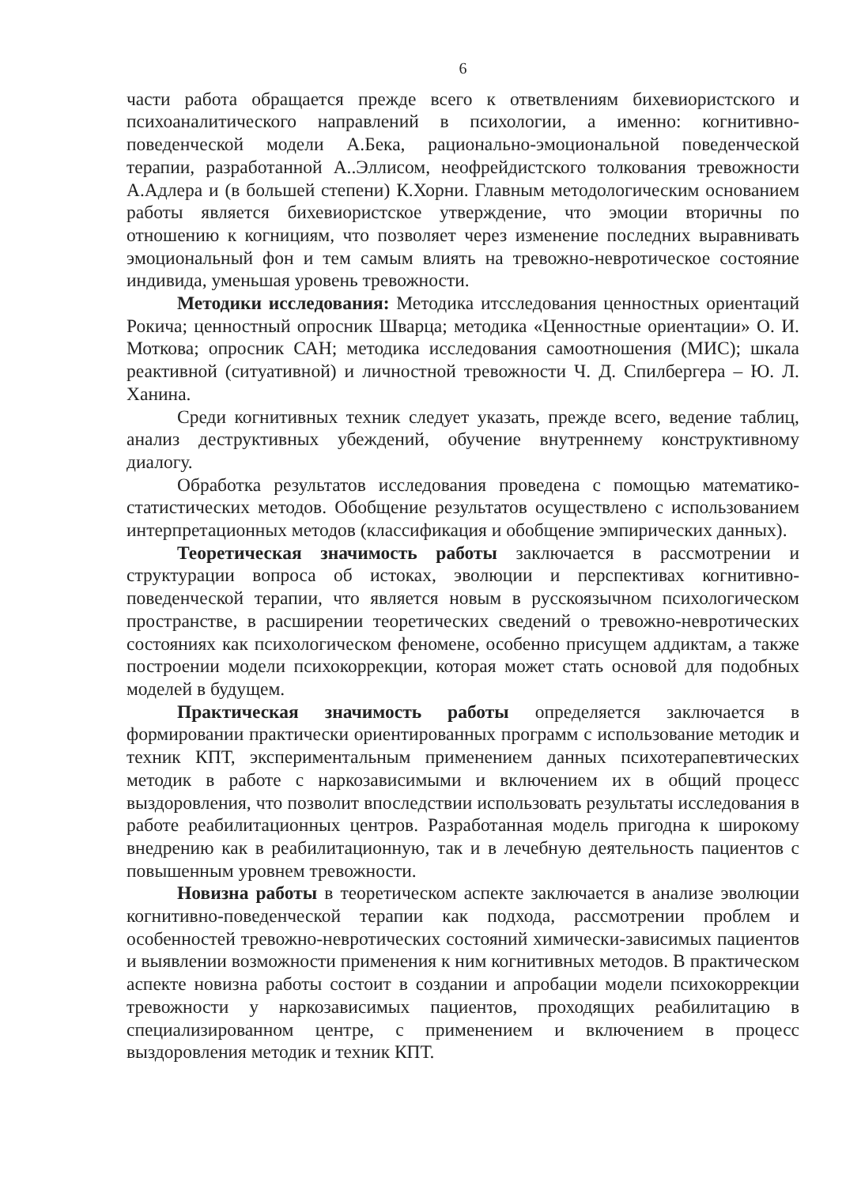6
части работа обращается прежде всего к ответвлениям бихевиористского и психоаналитического направлений в психологии, а именно: когнитивно-поведенческой модели А.Бека, рационально-эмоциональной поведенческой терапии, разработанной А..Эллисом, неофрейдистского толкования тревожности А.Адлера и (в большей степени) К.Хорни. Главным методологическим основанием работы является бихевиористское утверждение, что эмоции вторичны по отношению к когнициям, что позволяет через изменение последних выравнивать эмоциональный фон и тем самым влиять на тревожно-невротическое состояние индивида, уменьшая уровень тревожности.
Методики исследования: Методика итсследования ценностных ориентаций Рокича; ценностный опросник Шварца; методика «Ценностные ориентации» О. И. Моткова; опросник САН; методика исследования самоотношения (МИС); шкала реактивной (ситуативной) и личностной тревожности Ч. Д. Спилбергера – Ю. Л. Ханина.
Среди когнитивных техник следует указать, прежде всего, ведение таблиц, анализ деструктивных убеждений, обучение внутреннему конструктивному диалогу.
Обработка результатов исследования проведена с помощью математико-статистических методов. Обобщение результатов осуществлено с использованием интерпретационных методов (классификация и обобщение эмпирических данных).
Теоретическая значимость работы заключается в рассмотрении и структурации вопроса об истоках, эволюции и перспективах когнитивно-поведенческой терапии, что является новым в русскоязычном психологическом пространстве, в расширении теоретических сведений о тревожно-невротических состояниях как психологическом феномене, особенно присущем аддиктам, а также построении модели психокоррекции, которая может стать основой для подобных моделей в будущем.
Практическая значимость работы определяется заключается в формировании практически ориентированных программ с использование методик и техник КПТ, экспериментальным применением данных психотерапевтических методик в работе с наркозависимыми и включением их в общий процесс выздоровления, что позволит впоследствии использовать результаты исследования в работе реабилитационных центров. Разработанная модель пригодна к широкому внедрению как в реабилитационную, так и в лечебную деятельность пациентов с повышенным уровнем тревожности.
Новизна работы в теоретическом аспекте заключается в анализе эволюции когнитивно-поведенческой терапии как подхода, рассмотрении проблем и особенностей тревожно-невротических состояний химически-зависимых пациентов и выявлении возможности применения к ним когнитивных методов. В практическом аспекте новизна работы состоит в создании и апробации модели психокоррекции тревожности у наркозависимых пациентов, проходящих реабилитацию в специализированном центре, с применением и включением в процесс выздоровления методик и техник КПТ.